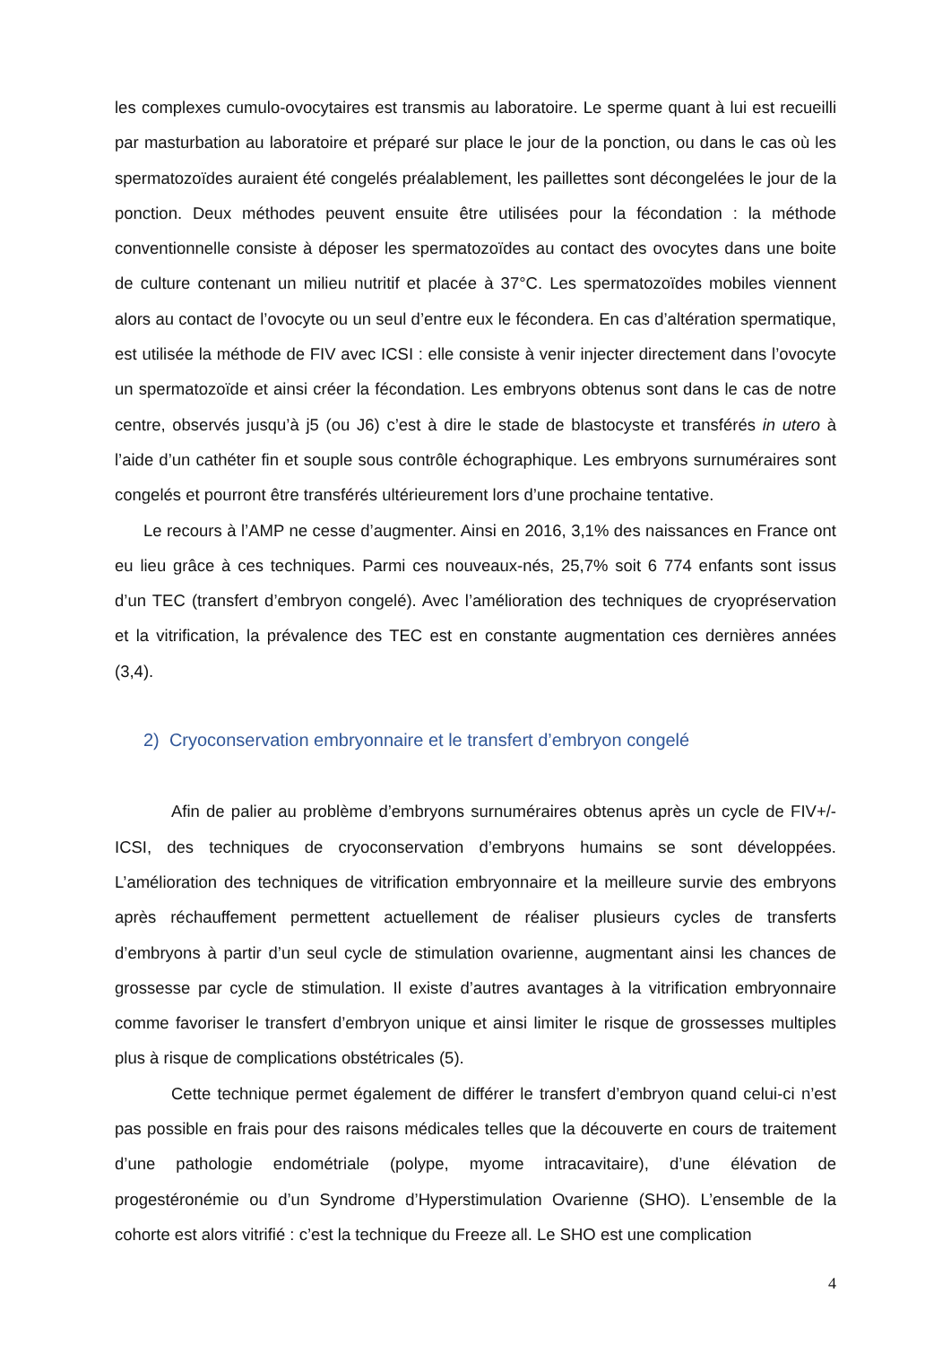les complexes cumulo-ovocytaires est transmis au laboratoire. Le sperme quant à lui est recueilli par masturbation au laboratoire et préparé sur place le jour de la ponction, ou dans le cas où les spermatozoïdes auraient été congelés préalablement, les paillettes sont décongelées le jour de la ponction. Deux méthodes peuvent ensuite être utilisées pour la fécondation : la méthode conventionnelle consiste à déposer les spermatozoïdes au contact des ovocytes dans une boite de culture contenant un milieu nutritif et placée à 37°C. Les spermatozoïdes mobiles viennent alors au contact de l’ovocyte ou un seul d’entre eux le fécondera. En cas d’altération spermatique, est utilisée la méthode de FIV avec ICSI : elle consiste à venir injecter directement dans l’ovocyte un spermatozoïde et ainsi créer la fécondation. Les embryons obtenus sont dans le cas de notre centre, observés jusqu’à j5 (ou J6) c’est à dire le stade de blastocyste et transférés in utero à l’aide d’un cathéter fin et souple sous contrôle échographique. Les embryons surnuméraires sont congelés et pourront être transférés ultérieurement lors d’une prochaine tentative.
Le recours à l’AMP ne cesse d’augmenter. Ainsi en 2016, 3,1% des naissances en France ont eu lieu grâce à ces techniques. Parmi ces nouveaux-nés, 25,7% soit 6 774 enfants sont issus d’un TEC (transfert d’embryon congelé). Avec l’amélioration des techniques de cryopréservation et la vitrification, la prévalence des TEC est en constante augmentation ces dernières années (3,4).
2) Cryoconservation embryonnaire et le transfert d’embryon congelé
Afin de palier au problème d’embryons surnuméraires obtenus après un cycle de FIV+/-ICSI, des techniques de cryoconservation d’embryons humains se sont développées. L’amélioration des techniques de vitrification embryonnaire et la meilleure survie des embryons après réchauffement permettent actuellement de réaliser plusieurs cycles de transferts d’embryons à partir d’un seul cycle de stimulation ovarienne, augmentant ainsi les chances de grossesse par cycle de stimulation. Il existe d’autres avantages à la vitrification embryonnaire comme favoriser le transfert d’embryon unique et ainsi limiter le risque de grossesses multiples plus à risque de complications obstétricales (5).
Cette technique permet également de différer le transfert d’embryon quand celui-ci n’est pas possible en frais pour des raisons médicales telles que la découverte en cours de traitement d’une pathologie endométriale (polype, myome intracavitaire), d’une élévation de progestéronémie ou d’un Syndrome d’Hyperstimulation Ovarienne (SHO). L’ensemble de la cohorte est alors vitrifié : c’est la technique du Freeze all. Le SHO est une complication
4